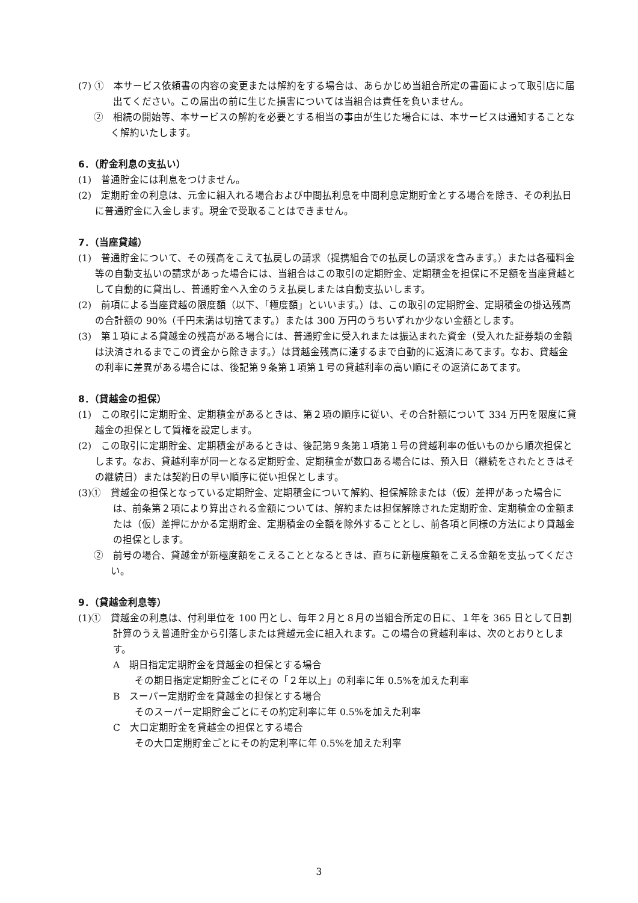(7) ①　本サービス依頼書の内容の変更または解約をする場合は、あらかじめ当組合所定の書面によって取引店に届出てください。この届出の前に生じた損害については当組合は責任を負いません。
②　相続の開始等、本サービスの解約を必要とする相当の事由が生じた場合には、本サービスは通知することなく解約いたします。
6．（貯金利息の支払い）
(1)　普通貯金には利息をつけません。
(2)　定期貯金の利息は、元金に組入れる場合および中間払利息を中間利息定期貯金とする場合を除き、その利払日に普通貯金に入金します。現金で受取ることはできません。
7．（当座貸越）
(1)　普通貯金について、その残高をこえて払戻しの請求（提携組合での払戻しの請求を含みます。）または各種料金等の自動支払いの請求があった場合には、当組合はこの取引の定期貯金、定期積金を担保に不足額を当座貸越として自動的に貸出し、普通貯金へ入金のうえ払戻しまたは自動支払いします。
(2)　前項による当座貸越の限度額（以下、「極度額」といいます。）は、この取引の定期貯金、定期積金の掛込残高の合計額の 90%（千円未満は切捨てます。）または 300 万円のうちいずれか少ない金額とします。
(3)　第１項による貸越金の残高がある場合には、普通貯金に受入れまたは振込まれた資金（受入れた証券類の金額は決済されるまでこの資金から除きます。）は貸越金残高に達するまで自動的に返済にあてます。なお、貸越金の利率に差異がある場合には、後記第９条第１項第１号の貸越利率の高い順にその返済にあてます。
8．（貸越金の担保）
(1)　この取引に定期貯金、定期積金があるときは、第２項の順序に従い、その合計額について 334 万円を限度に貸越金の担保として質権を設定します。
(2)　この取引に定期貯金、定期積金があるときは、後記第９条第１項第１号の貸越利率の低いものから順次担保とします。なお、貸越利率が同一となる定期貯金、定期積金が数口ある場合には、預入日（継続をされたときはその継続日）または契約日の早い順序に従い担保とします。
(3)①　貸越金の担保となっている定期貯金、定期積金について解約、担保解除または（仮）差押があった場合には、前条第２項により算出される金額については、解約または担保解除された定期貯金、定期積金の金額または（仮）差押にかかる定期貯金、定期積金の全額を除外することとし、前各項と同様の方法により貸越金の担保とします。
②　前号の場合、貸越金が新極度額をこえることとなるときは、直ちに新極度額をこえる金額を支払ってください。
9．（貸越金利息等）
(1)①　貸越金の利息は、付利単位を 100 円とし、毎年２月と８月の当組合所定の日に、１年を 365 日として日割計算のうえ普通貯金から引落しまたは貸越元金に組入れます。この場合の貸越利率は、次のとおりとします。
A　期日指定定期貯金を貸越金の担保とする場合
その期日指定定期貯金ごとにその「２年以上」の利率に年 0.5%を加えた利率
B　スーパー定期貯金を貸越金の担保とする場合
そのスーパー定期貯金ごとにその約定利率に年 0.5%を加えた利率
C　大口定期貯金を貸越金の担保とする場合
その大口定期貯金ごとにその約定利率に年 0.5%を加えた利率
3